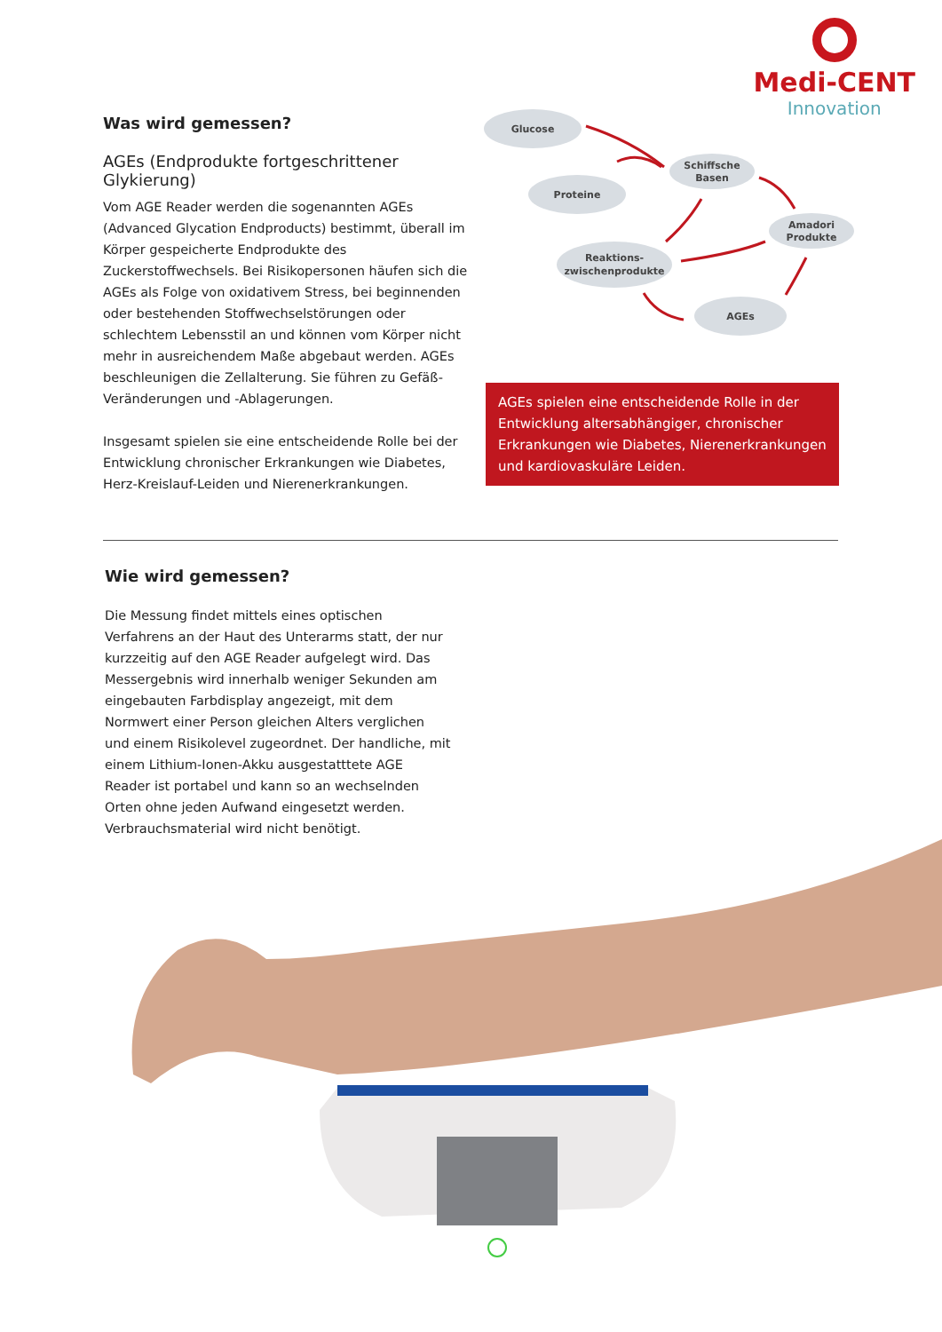Medi-CENT
Innovation
Was wird gemessen?
AGEs (Endprodukte fortgeschrittener Glykierung)
Vom AGE Reader werden die sogenannten AGEs (Advanced Glycation Endproducts) bestimmt, überall im Körper gespeicherte Endprodukte des Zuckerstoffwechsels. Bei Risikopersonen häufen sich die AGEs als Folge von oxidativem Stress, bei beginnenden oder bestehenden Stoffwechselstörungen oder schlechtem Lebensstil an und können vom Körper nicht mehr in ausreichendem Maße abgebaut werden. AGEs beschleunigen die Zellalterung. Sie führen zu Gefäß-Veränderungen und -Ablagerungen.
Insgesamt spielen sie eine entscheidende Rolle bei der Entwicklung chronischer Erkrankungen wie Diabetes, Herz-Kreislauf-Leiden und Nierenerkrankungen.
Glucose
Proteine
Schiffsche
Basen
Amadori
Produkte
Reaktions-
zwischenprodukte
AGEs
AGEs spielen eine entscheidende Rolle in der Entwicklung altersabhängiger, chronischer Erkrankungen wie Diabetes, Nierenerkrankungen und kardiovaskuläre Leiden.
Wie wird gemessen?
Die Messung findet mittels eines optischen Verfahrens an der Haut des Unterarms statt, der nur kurzzeitig auf den AGE Reader aufgelegt wird. Das Messergebnis wird innerhalb weniger Sekunden am eingebauten Farbdisplay angezeigt, mit dem Normwert einer Person gleichen Alters verglichen und einem Risikolevel zugeordnet. Der handliche, mit einem Lithium-Ionen-Akku ausgestatttete AGE Reader ist portabel und kann so an wechselnden Orten ohne jeden Aufwand eingesetzt werden. Verbrauchsmaterial wird nicht benötigt.